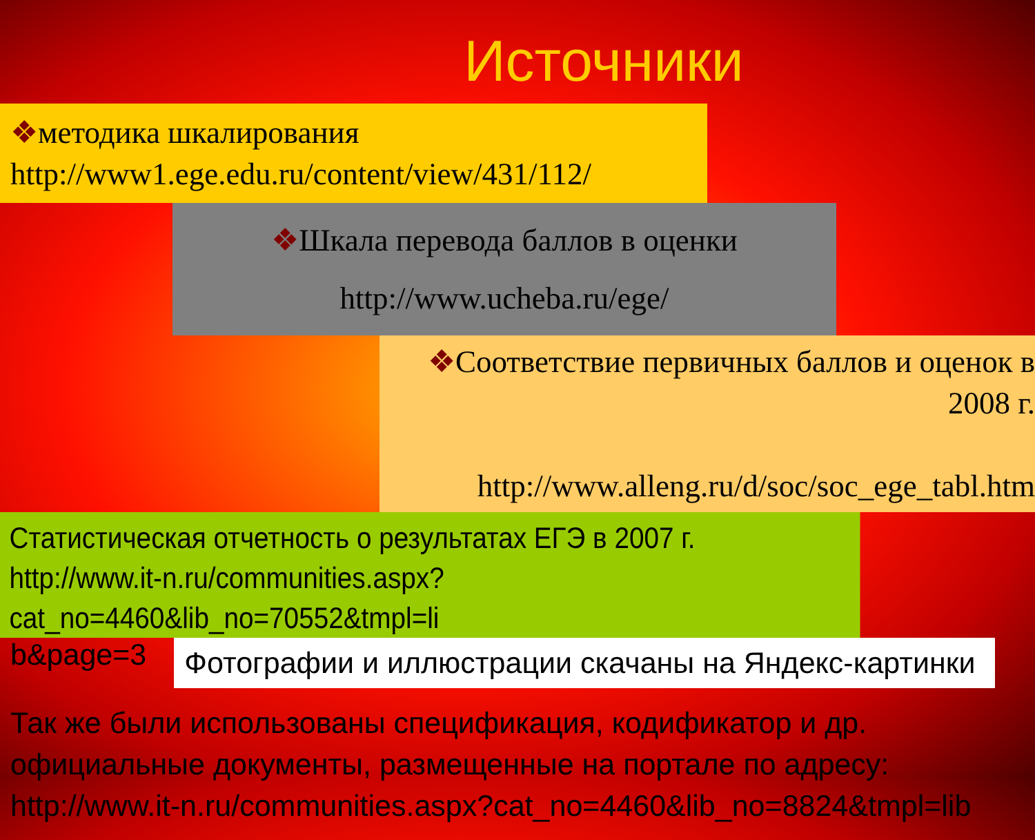Источники
❖методика шкалирования
http://www1.ege.edu.ru/content/view/431/112/
❖Шкала перевода баллов в оценки
http://www.ucheba.ru/ege/
❖Соответствие первичных баллов и оценок в 2008 г.
http://www.alleng.ru/d/soc/soc_ege_tabl.htm
Статистическая отчетность о результатах ЕГЭ в 2007 г.
http://www.it-n.ru/communities.aspx?cat_no=4460&lib_no=70552&tmpl=li
b&page=3
Фотографии и иллюстрации скачаны на Яндекс-картинки
Так же были использованы спецификация, кодификатор и др. официальные документы, размещенные на портале по адресу: http://www.it-n.ru/communities.aspx?cat_no=4460&lib_no=8824&tmpl=lib